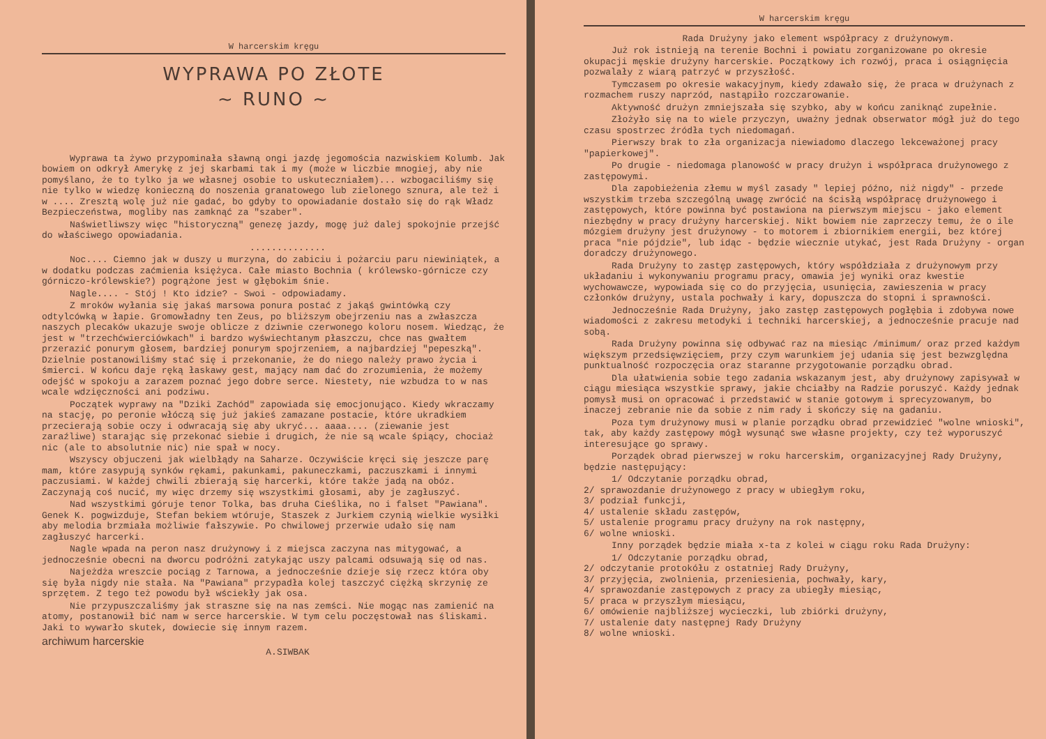W harcerskim kręgu
WYPRAWA PO ZŁOTE
~ RUNO ~
Wyprawa ta żywo przypominała sławną ongi jazdę jegomościa nazwiskiem Kolumb. Jak bowiem on odkrył Amerykę z jej skarbami tak i my (może w liczbie mnogiej, aby nie pomyślano, że to tylko ja we własnej osobie to uskuteczniałem)... wzbogaciliśmy się nie tylko w wiedzę konieczną do noszenia granatowego lub zielonego sznura, ale też i w .... Zresztą wolę już nie gadać, bo gdyby to opowiadanie dostało się do rąk Władz Bezpieczeństwa, mogliby nas zamknąć za "szaber".
Naświetliwszy więc "historyczną" genezę jazdy, mogę już dalej spokojnie przejść do właściwego opowiadania.
..............
Noc.... Ciemno jak w duszy u murzyna, do zabiciu i pożarciu paru niewiniątek, a w dodatku podczas zaćmienia księżyca. Całe miasto Bochnia ( królewsko-górnicze czy górniczo-królewskie?) pogrążone jest w głębokim śnie.
Nagle.... - Stój ! Kto idzie? - Swoi - odpowiadamy.
Z mroków wyłania się jakaś marsowa ponura postać z jakąś gwintówką czy odtylcówką w łapie. Gromowładny ten Zeus, po bliższym obejrzeniu nas a zwłaszcza naszych plecaków ukazuje swoje oblicze z dziwnie czerwonego koloru nosem. Wiedząc, że jest w "trzechćwierciówkach" i bardzo wyświechtanym płaszczu, chce nas gwałtem przerazić ponurym głosem, bardziej ponurym spojrzeniem, a najbardziej "pepeszką". Dzielnie postanowiliśmy stać się i przekonanie, że do niego należy prawo życia i śmierci. W końcu daje ręką łaskawy gest, mający nam dać do zrozumienia, że możemy odejść w spokoju a zarazem poznać jego dobre serce. Niestety, nie wzbudza to w nas wcale wdzięczności ani podziwu.
Początek wyprawy na "Dziki Zachód" zapowiada się emocjonująco. Kiedy wkraczamy na stację, po peronie włóczą się już jakieś zamazane postacie, które ukradkiem przecierają sobie oczy i odwracają się aby ukryć... aaaa.... (ziewanie jest zaraźliwe) starając się przekonać siebie i drugich, że nie są wcale śpiący, chociaż nic (ale to absolutnie nic) nie spał w nocy.
Wszyscy objuczeni jak wielbłądy na Saharze. Oczywiście kręci się jeszcze parę mam, które zasypują synków rękami, pakunkami, pakuneczkami, paczuszkami i innymi paczusiami. W każdej chwili zbierają się harcerki, które także jadą na obóz. Zaczynają coś nucić, my więc drzemy się wszystkimi głosami, aby je zagłuszyć.
Nad wszystkimi góruje tenor Tolka, bas druha Cieślika, no i falset "Pawiana". Genek K. pogwizduje, Stefan bekiem wtóruje, Staszek z Jurkiem czynią wielkie wysiłki aby melodia brzmiała możliwie fałszywie. Po chwilowej przerwie udało się nam zagłuszyć harcerki.
Nagle wpada na peron nasz drużynowy i z miejsca zaczyna nas mitygować, a jednocześnie obecni na dworcu podróżni zatykając uszy palcami odsuwają się od nas.
Najeżdża wreszcie pociąg z Tarnowa, a jednocześnie dzieje się rzecz która oby się była nigdy nie stała. Na "Pawiana" przypadła kolej taszczyć ciężką skrzynię ze sprzętem. Z tego też powodu był wściekły jak osa.
Nie przypuszczaliśmy jak straszne się na nas zemści. Nie mogąc nas zamienić na atomy, postanowił bić nam w serce harcerskie. W tym celu poczęstował nas śliskami. Jaki to wywarło skutek, dowiecie się innym razem.
archiwum harcerskie
A.SIWBAK
W harcerskim kręgu
Rada Drużyny jako element współpracy z drużynowym.
Już rok istnieją na terenie Bochni i powiatu zorganizowane po okresie okupacji męskie drużyny harcerskie. Początkowy ich rozwój, praca i osiągnięcia pozwalały z wiarą patrzyć w przyszłość.
Tymczasem po okresie wakacyjnym, kiedy zdawało się, że praca w drużynach z rozmachem ruszy naprzód, nastąpiło rozczarowanie.
Aktywność drużyn zmniejszała się szybko, aby w końcu zaniknąć zupełnie.
Złożyło się na to wiele przyczyn, uważny jednak obserwator mógł już do tego czasu spostrzec źródła tych niedomagań.
Pierwszy brak to zła organizacja niewiadomo dlaczego lekceważonej pracy "papierkowej".
Po drugie - niedomaga planowość w pracy drużyn i współpraca drużynowego z zastępowymi.
Dla zapobieżenia złemu w myśl zasady " lepiej późno, niż nigdy" - przede wszystkim trzeba szczególną uwagę zwrócić na ścisłą współpracę drużynowego i zastępowych, które powinna być postawiona na pierwszym miejscu - jako element niezbędny w pracy drużyny harcerskiej. Nikt bowiem nie zaprzeczy temu, że o ile mózgiem drużyny jest drużynowy - to motorem i zbiornikiem energii, bez której praca "nie pójdzie", lub idąc - będzie wiecznie utykać, jest Rada Drużyny - organ doradczy drużynowego.
Rada Drużyny to zastęp zastępowych, który współdziała z drużynowym przy układaniu i wykonywaniu programu pracy, omawia jej wyniki oraz kwestie wychowawcze, wypowiada się co do przyjęcia, usunięcia, zawieszenia w pracy członków drużyny, ustala pochwały i kary, dopuszcza do stopni i sprawności.
Jednocześnie Rada Drużyny, jako zastęp zastępowych pogłębia i zdobywa nowe wiadomości z zakresu metodyki i techniki harcerskiej, a jednocześnie pracuje nad sobą.
Rada Drużyny powinna się odbywać raz na miesiąc /minimum/ oraz przed każdym większym przedsięwzięciem, przy czym warunkiem jej udania się jest bezwzględna punktualność rozpoczęcia oraz staranne przygotowanie porządku obrad.
Dla ułatwienia sobie tego zadania wskazanym jest, aby drużynowy zapisywał w ciągu miesiąca wszystkie sprawy, jakie chciałby na Radzie poruszyć. Każdy jednak pomysł musi on opracować i przedstawić w stanie gotowym i sprecyzowanym, bo inaczej zebranie nie da sobie z nim rady i skończy się na gadaniu.
Poza tym drużynowy musi w planie porządku obrad przewidzieć "wolne wnioski", tak, aby każdy zastępowy mógł wysunąć swe własne projekty, czy też wyporuszyć interesujące go sprawy.
Porządek obrad pierwszej w roku harcerskim, organizacyjnej Rady Drużyny, będzie następujący:
1/ Odczytanie porządku obrad,
2/ sprawozdanie drużynowego z pracy w ubiegłym roku,
3/ podział funkcji,
4/ ustalenie składu zastępów,
5/ ustalenie programu pracy drużyny na rok następny,
6/ wolne wnioski.
Inny porządek będzie miała x-ta z kolei w ciągu roku Rada Drużyny:
1/ Odczytanie porządku obrad,
2/ odczytanie protokółu z ostatniej Rady Drużyny,
3/ przyjęcia, zwolnienia, przeniesienia, pochwały, kary,
4/ sprawozdanie zastępowych z pracy za ubiegły miesiąc,
5/ praca w przyszłym miesiącu,
6/ omówienie najbliższej wycieczki, lub zbiórki drużyny,
7/ ustalenie daty następnej Rady Drużyny
8/ wolne wnioski.